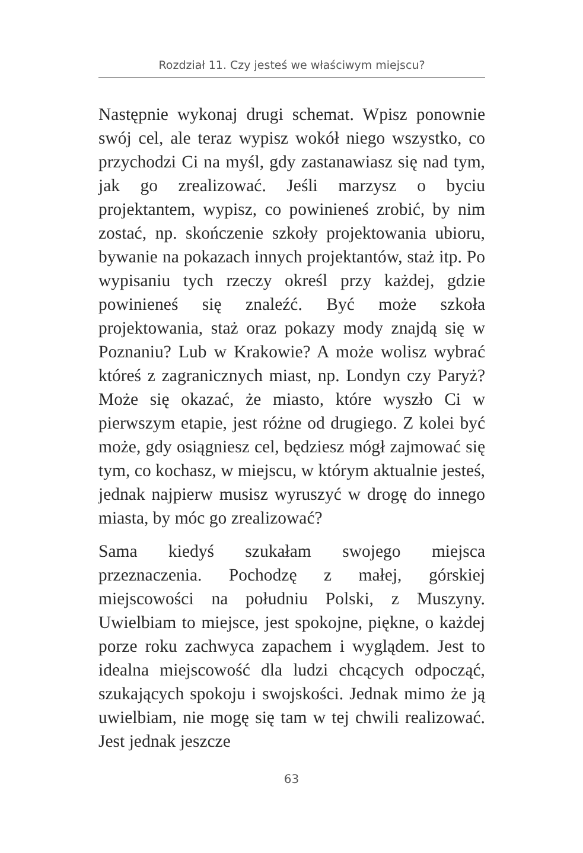Rozdział 11. Czy jesteś we właściwym miejscu?
Następnie wykonaj drugi schemat. Wpisz ponownie swój cel, ale teraz wypisz wokół niego wszystko, co przychodzi Ci na myśl, gdy zastanawiasz się nad tym, jak go zrealizować. Jeśli marzysz o byciu projektantem, wypisz, co powinieneś zrobić, by nim zostać, np. skończenie szkoły projektowania ubioru, bywanie na pokazach innych projektantów, staż itp. Po wypisaniu tych rzeczy określ przy każdej, gdzie powinieneś się znaleźć. Być może szkoła projektowania, staż oraz pokazy mody znajdą się w Poznaniu? Lub w Krakowie? A może wolisz wybrać któreś z zagranicznych miast, np. Londyn czy Paryż? Może się okazać, że miasto, które wyszło Ci w pierwszym etapie, jest różne od drugiego. Z kolei być może, gdy osiągniesz cel, będziesz mógł zajmować się tym, co kochasz, w miejscu, w którym aktualnie jesteś, jednak najpierw musisz wyruszyć w drogę do innego miasta, by móc go zrealizować?
Sama kiedyś szukałam swojego miejsca przeznaczenia. Pochodzę z małej, górskiej miejscowości na południu Polski, z Muszyny. Uwielbiam to miejsce, jest spokojne, piękne, o każdej porze roku zachwyca zapachem i wyglądem. Jest to idealna miejscowość dla ludzi chcących odpocząć, szukających spokoju i swojskości. Jednak mimo że ją uwielbiam, nie mogę się tam w tej chwili realizować. Jest jednak jeszcze
63